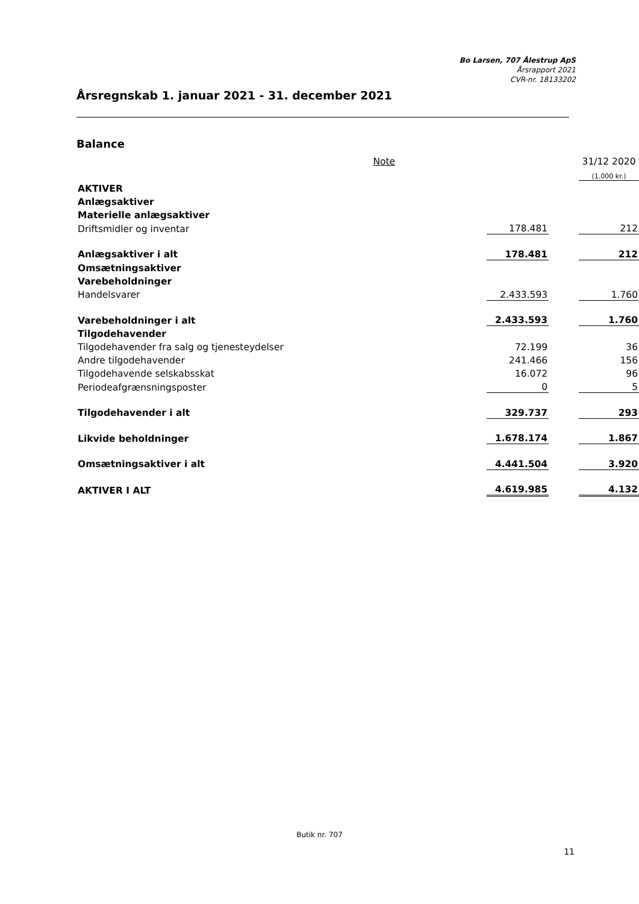Bo Larsen, 707 Ålestrup ApS
Årsrapport 2021
CVR-nr. 18133202
Årsregnskab 1. januar 2021 - 31. december 2021
Balance
| | Note | | | 31/12 2020 |
| | | | | (1.000 kr.) |
| AKTIVER | | | | |
| Anlægsaktiver | | | | |
| Materielle anlægsaktiver | | | | |
| Driftsmidler og inventar | | 178.481 | | 212 |
| Anlægsaktiver i alt | | 178.481 | | 212 |
| Omsætningsaktiver | | | | |
| Varebeholdninger | | | | |
| Handelsvarer | | 2.433.593 | | 1.760 |
| Varebeholdninger i alt | | 2.433.593 | | 1.760 |
| Tilgodehavender | | | | |
| Tilgodehavender fra salg og tjenesteydelser | | 72.199 | | 36 |
| Andre tilgodehavender | | 241.466 | | 156 |
| Tilgodehavende selskabsskat | | 16.072 | | 96 |
| Periodeafgrænsningsposter | | 0 | | 5 |
| Tilgodehavender i alt | | 329.737 | | 293 |
| Likvide beholdninger | | 1.678.174 | | 1.867 |
| Omsætningsaktiver i alt | | 4.441.504 | | 3.920 |
| AKTIVER I ALT | | 4.619.985 | | 4.132 |
Butik nr. 707
11